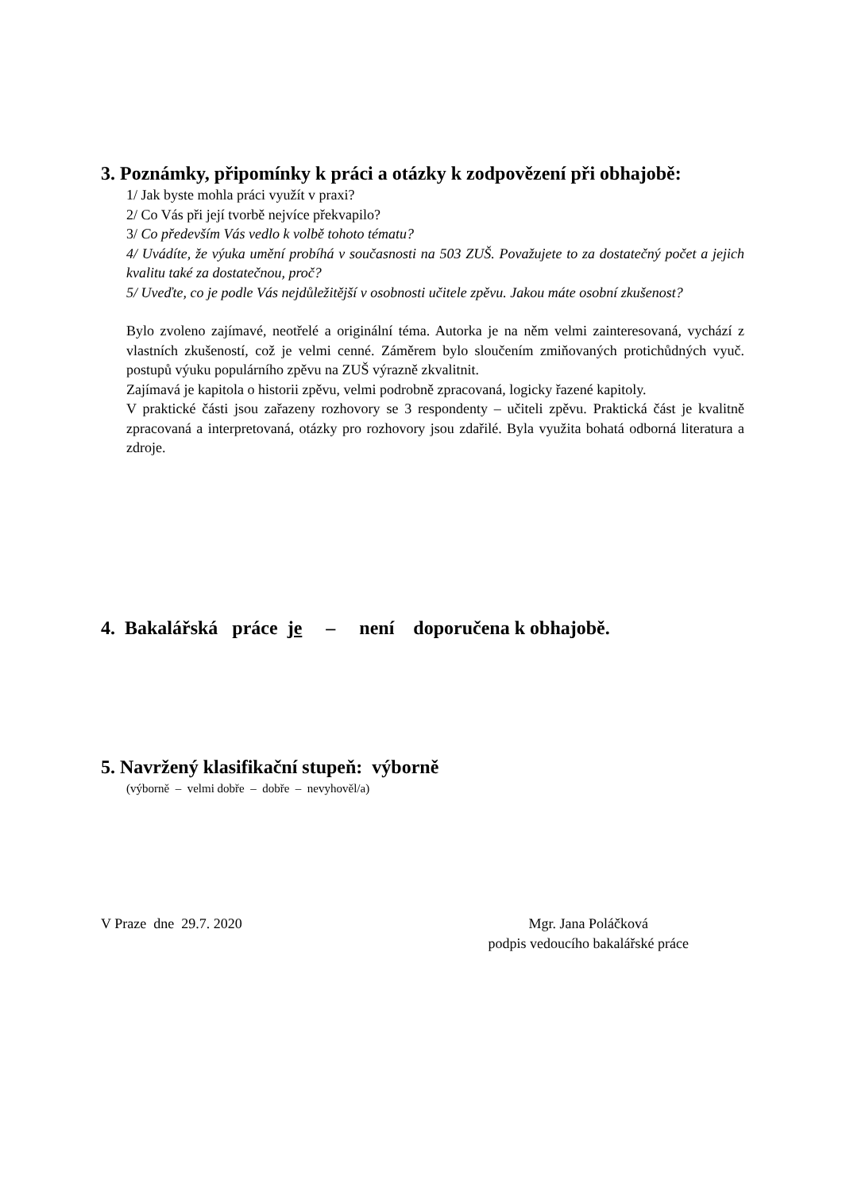3. Poznámky, připomínky k práci a otázky k zodpovězení při obhajobě:
1/ Jak byste mohla práci využít v praxi?
2/ Co Vás při její tvorbě nejvíce překvapilo?
3/ Co především Vás vedlo k volbě tohoto tématu?
4/ Uvádíte, že výuka umění probíhá v současnosti na 503 ZUŠ. Považujete to za dostatečný počet a jejich kvalitu také za dostatečnou, proč?
5/ Uveďte, co je podle Vás nejdůležitější v osobnosti učitele zpěvu. Jakou máte osobní zkušenost?
Bylo zvoleno zajímavé, neotřelé a originální téma. Autorka je na něm velmi zainteresovaná, vychází z vlastních zkušeností, což je velmi cenné. Záměrem bylo sloučením zmiňovaných protichůdných vyuč. postupů výuku populárního zpěvu na ZUŠ výrazně zkvalitnit.
Zajímavá je kapitola o historii zpěvu, velmi podrobně zpracovaná, logicky řazené kapitoly.
V praktické části jsou zařazeny rozhovory se 3 respondenty – učiteli zpěvu. Praktická část je kvalitně zpracovaná a interpretovaná, otázky pro rozhovory jsou zdařilé. Byla využita bohatá odborná literatura a zdroje.
4. Bakalářská práce je – není doporučena k obhajobě.
5. Navržený klasifikační stupeň: výborně
(výborně – velmi dobře – dobře – nevyhověl/a)
V Praze dne 29.7. 2020 Mgr. Jana Poláčková
podpis vedoucího bakalářské práce